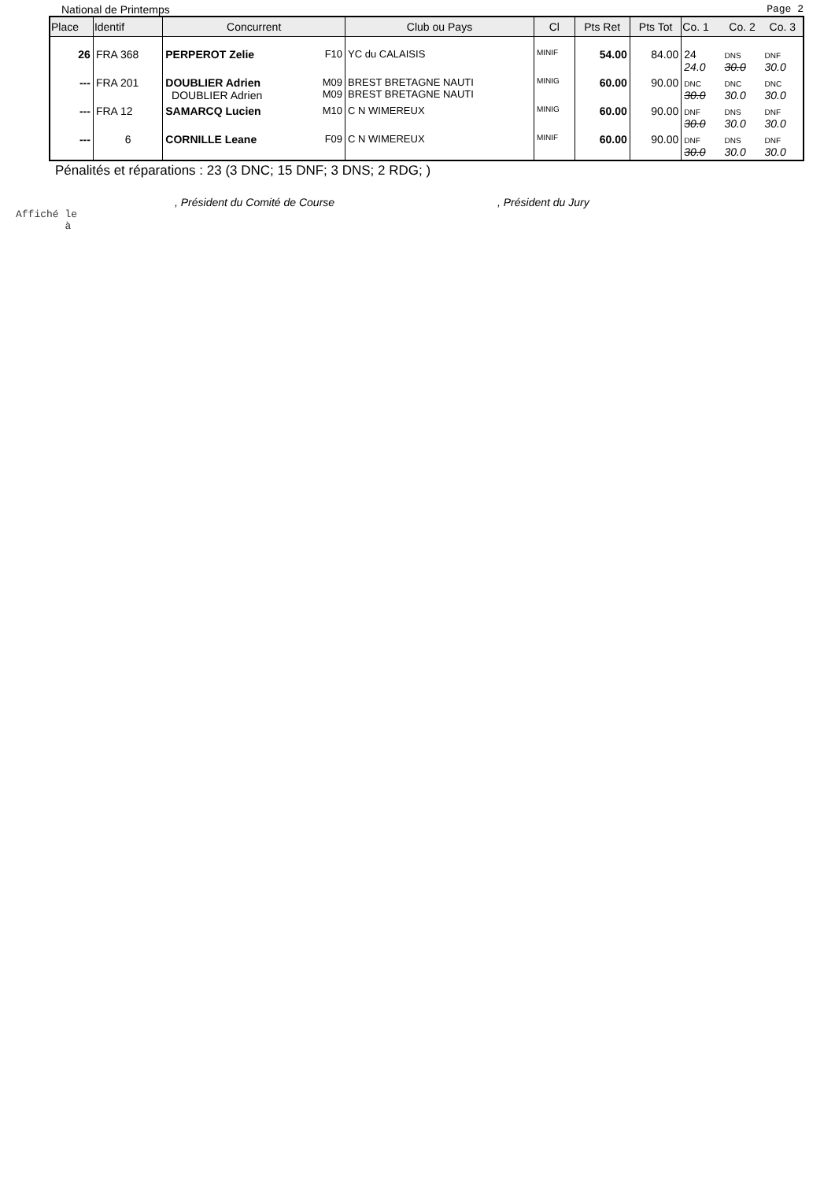National de Printemps Page 2
| Place | Identif | Concurrent | | Club ou Pays | Cl | Pts Ret | Pts Tot | Co. 1 | Co. 2 | Co. 3 |
| --- | --- | --- | --- | --- | --- | --- | --- | --- | --- | --- |
| 26 | FRA 368 | PERPEROT Zelie | F10 | YC du CALAISIS | MINIF | 54.00 | 84.00 | 24 24.0 | DNS 30.0 | DNF 30.0 |
| --- | FRA 201 | DOUBLIER Adrien DOUBLIER Adrien | M09 M09 | BREST BRETAGNE NAUTI BREST BRETAGNE NAUTI | MINIG | 60.00 | 90.00 | DNC 30.0 | DNC 30.0 | DNC 30.0 |
| --- | FRA 12 | SAMARCQ Lucien | M10 | C N WIMEREUX | MINIG | 60.00 | 90.00 | DNF 30.0 | DNS 30.0 | DNF 30.0 |
| --- | 6 | CORNILLE Leane | F09 | C N WIMEREUX | MINIF | 60.00 | 90.00 | DNF 30.0 | DNS 30.0 | DNF 30.0 |
Pénalités et réparations : 23 (3 DNC; 15 DNF; 3 DNS; 2 RDG; )
, Président du Comité de Course, Président du Jury
Affiché le
à